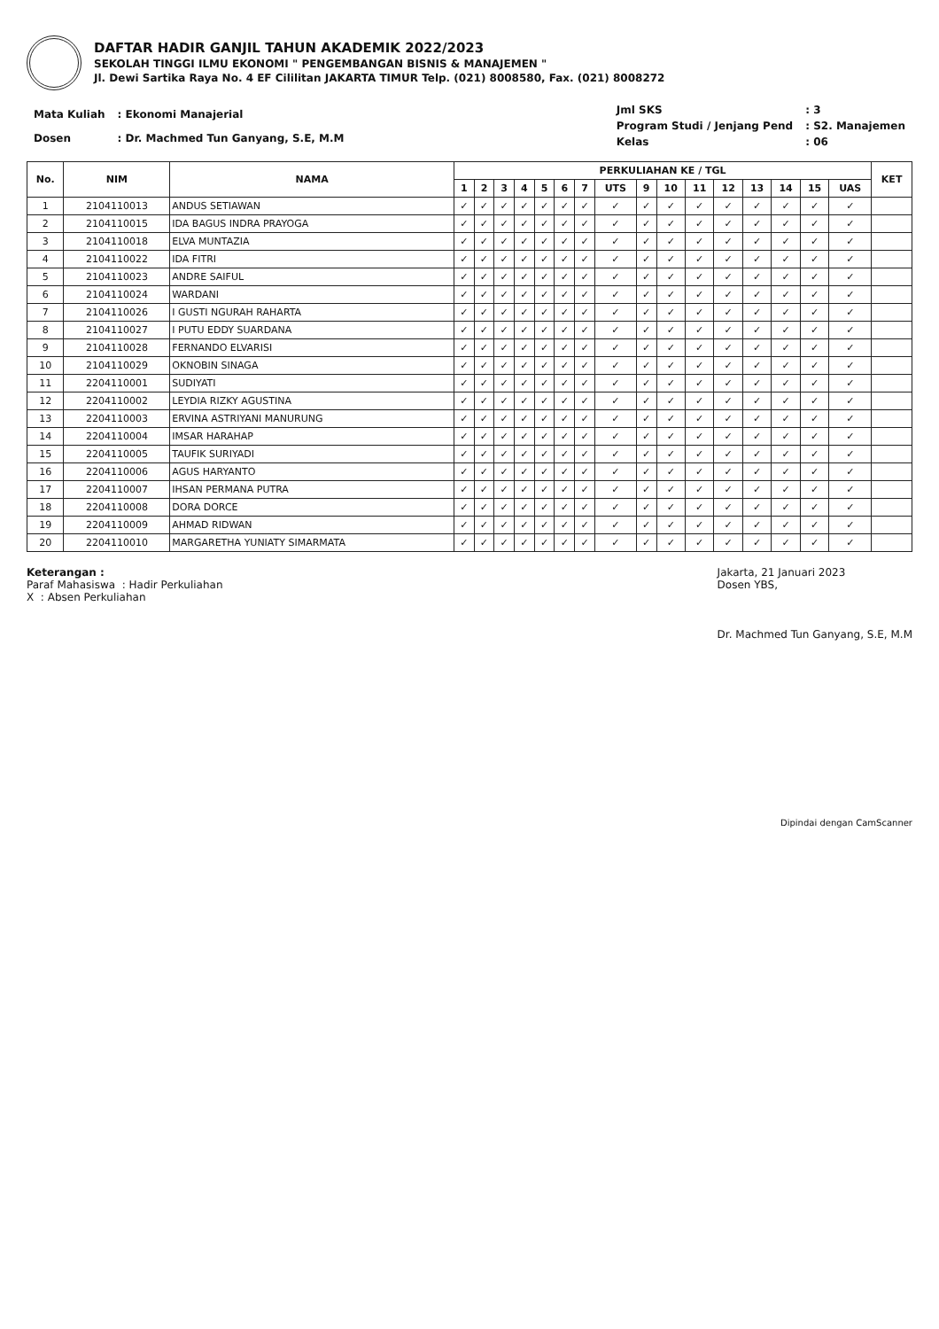DAFTAR HADIR GANJIL TAHUN AKADEMIK 2022/2023
SEKOLAH TINGGI ILMU EKONOMI " PENGEMBANGAN BISNIS & MANAJEMEN "
Jl. Dewi Sartika Raya No. 4 EF Cililitan JAKARTA TIMUR Telp. (021) 8008580, Fax. (021) 8008272
| Mata Kuliah | : Ekonomi Manajerial |
| Dosen | : Dr. Machmed Tun Ganyang, S.E, M.M |
| Jml SKS | : 3 |
| Program Studi / Jenjang Pend | : S2. Manajemen |
| Kelas | : 06 |
| No. | NIM | NAMA | PERKULIAHAN KE / TGL | | | | | | | | | | | | | | | | KET |
| --- | --- | --- | --- | --- | --- | --- | --- | --- | --- | --- | --- | --- | --- | --- | --- | --- | --- | --- | --- |
| | | | 1 | 2 | 3 | 4 | 5 | 6 | 7 | UTS | 9 | 10 | 11 | 12 | 13 | 14 | 15 | UAS | |
| 1 | 2104110013 | ANDUS SETIAWAN | ✓ | ✓ | ✓ | ✓ | ✓ | ✓ | ✓ | ✓ | ✓ | ✓ | ✓ | ✓ | ✓ | ✓ | ✓ | ✓ | |
| 2 | 2104110015 | IDA BAGUS INDRA PRAYOGA | ✓ | ✓ | ✓ | ✓ | ✓ | ✓ | ✓ | ✓ | ✓ | ✓ | ✓ | ✓ | ✓ | ✓ | ✓ | ✓ | |
| 3 | 2104110018 | ELVA MUNTAZIA | ✓ | ✓ | ✓ | ✓ | ✓ | ✓ | ✓ | ✓ | ✓ | ✓ | ✓ | ✓ | ✓ | ✓ | ✓ | ✓ | |
| 4 | 2104110022 | IDA FITRI | ✓ | ✓ | ✓ | ✓ | ✓ | ✓ | ✓ | ✓ | ✓ | ✓ | ✓ | ✓ | ✓ | ✓ | ✓ | ✓ | |
| 5 | 2104110023 | ANDRE SAIFUL | ✓ | ✓ | ✓ | ✓ | ✓ | ✓ | ✓ | ✓ | ✓ | ✓ | ✓ | ✓ | ✓ | ✓ | ✓ | ✓ | |
| 6 | 2104110024 | WARDANI | ✓ | ✓ | ✓ | ✓ | ✓ | ✓ | ✓ | ✓ | ✓ | ✓ | ✓ | ✓ | ✓ | ✓ | ✓ | ✓ | |
| 7 | 2104110026 | I GUSTI NGURAH RAHARTA | ✓ | ✓ | ✓ | ✓ | ✓ | ✓ | ✓ | ✓ | ✓ | ✓ | ✓ | ✓ | ✓ | ✓ | ✓ | ✓ | |
| 8 | 2104110027 | I PUTU EDDY SUARDANA | ✓ | ✓ | ✓ | ✓ | ✓ | ✓ | ✓ | ✓ | ✓ | ✓ | ✓ | ✓ | ✓ | ✓ | ✓ | ✓ | |
| 9 | 2104110028 | FERNANDO ELVARISI | ✓ | ✓ | ✓ | ✓ | ✓ | ✓ | ✓ | ✓ | ✓ | ✓ | ✓ | ✓ | ✓ | ✓ | ✓ | ✓ | |
| 10 | 2104110029 | OKNOBIN SINAGA | ✓ | ✓ | ✓ | ✓ | ✓ | ✓ | ✓ | ✓ | ✓ | ✓ | ✓ | ✓ | ✓ | ✓ | ✓ | ✓ | |
| 11 | 2204110001 | SUDIYATI | ✓ | ✓ | ✓ | ✓ | ✓ | ✓ | ✓ | ✓ | ✓ | ✓ | ✓ | ✓ | ✓ | ✓ | ✓ | ✓ | |
| 12 | 2204110002 | LEYDIA RIZKY AGUSTINA | ✓ | ✓ | ✓ | ✓ | ✓ | ✓ | ✓ | ✓ | ✓ | ✓ | ✓ | ✓ | ✓ | ✓ | ✓ | ✓ | |
| 13 | 2204110003 | ERVINA ASTRIYANI MANURUNG | ✓ | ✓ | ✓ | ✓ | ✓ | ✓ | ✓ | ✓ | ✓ | ✓ | ✓ | ✓ | ✓ | ✓ | ✓ | ✓ | |
| 14 | 2204110004 | IMSAR HARAHAP | ✓ | ✓ | ✓ | ✓ | ✓ | ✓ | ✓ | ✓ | ✓ | ✓ | ✓ | ✓ | ✓ | ✓ | ✓ | ✓ | |
| 15 | 2204110005 | TAUFIK SURIYADI | ✓ | ✓ | ✓ | ✓ | ✓ | ✓ | ✓ | ✓ | ✓ | ✓ | ✓ | ✓ | ✓ | ✓ | ✓ | ✓ | |
| 16 | 2204110006 | AGUS HARYANTO | ✓ | ✓ | ✓ | ✓ | ✓ | ✓ | ✓ | ✓ | ✓ | ✓ | ✓ | ✓ | ✓ | ✓ | ✓ | ✓ | |
| 17 | 2204110007 | IHSAN PERMANA PUTRA | ✓ | ✓ | ✓ | ✓ | ✓ | ✓ | ✓ | ✓ | ✓ | ✓ | ✓ | ✓ | ✓ | ✓ | ✓ | ✓ | |
| 18 | 2204110008 | DORA DORCE | ✓ | ✓ | ✓ | ✓ | ✓ | ✓ | ✓ | ✓ | ✓ | ✓ | ✓ | ✓ | ✓ | ✓ | ✓ | ✓ | |
| 19 | 2204110009 | AHMAD RIDWAN | ✓ | ✓ | ✓ | ✓ | ✓ | ✓ | ✓ | ✓ | ✓ | ✓ | ✓ | ✓ | ✓ | ✓ | ✓ | ✓ | |
| 20 | 2204110010 | MARGARETHA YUNIATY SIMARMATA | ✓ | ✓ | ✓ | ✓ | ✓ | ✓ | ✓ | ✓ | ✓ | ✓ | ✓ | ✓ | ✓ | ✓ | ✓ | ✓ | |
Keterangan :
Paraf Mahasiswa : Hadir Perkuliahan
X : Absen Perkuliahan
Jakarta, 21 Januari 2023
Dosen YBS,
Dr. Machmed Tun Ganyang, S.E, M.M
Dipindai dengan CamScanner